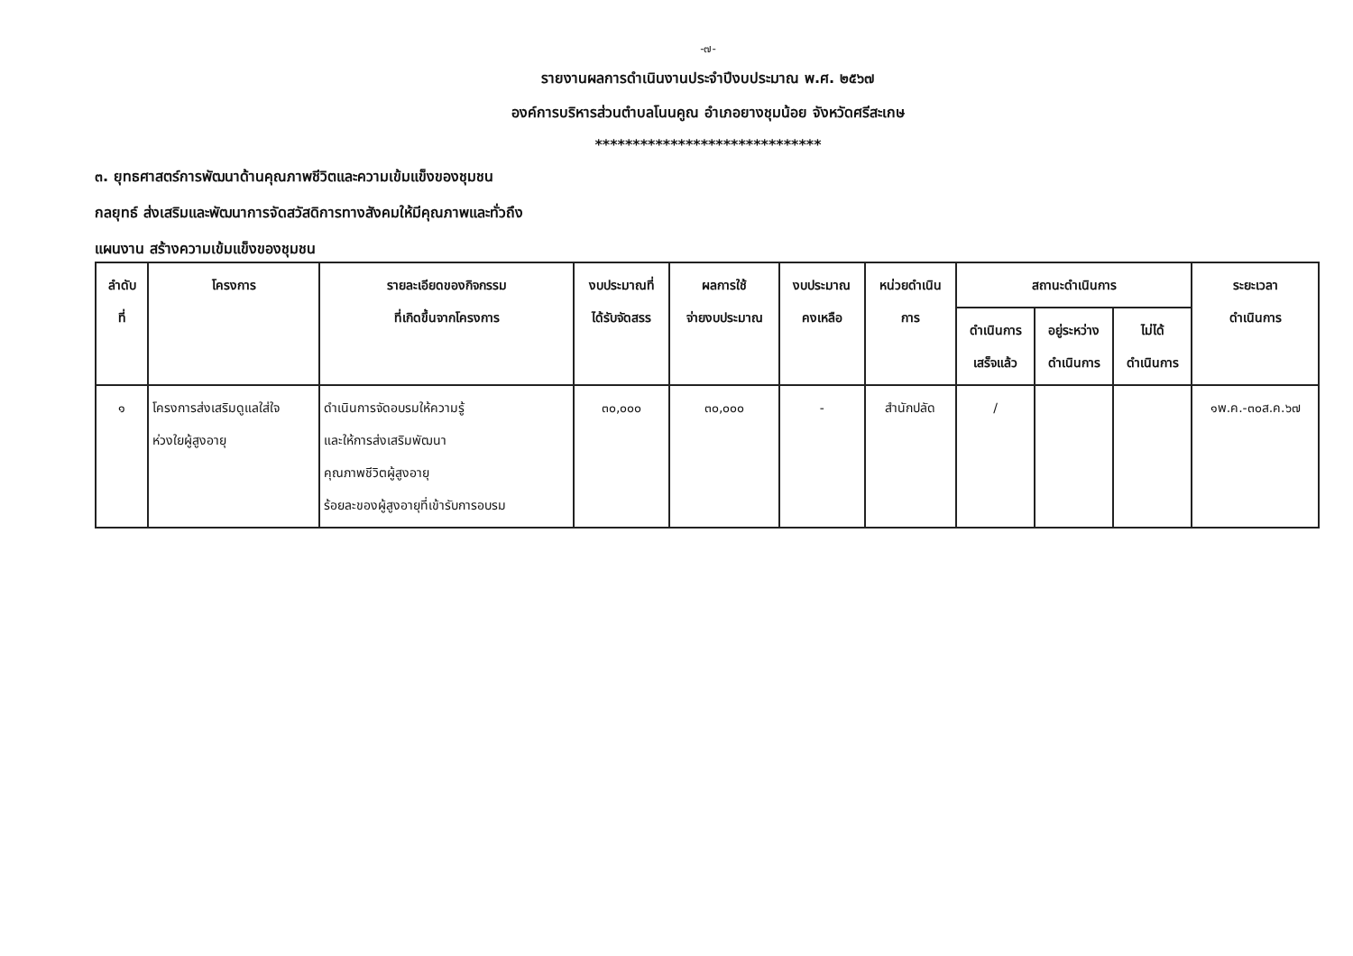-๗-
รายงานผลการดำเนินงานประจำปีงบประมาณ พ.ศ. ๒๕๖๗
องค์การบริหารส่วนตำบลโนนคูณ อำเภอยางชุมน้อย จังหวัดศรีสะเกษ
******************************
๓. ยุทธศาสตร์การพัฒนาด้านคุณภาพชีวิตและความเข้มแข็งของชุมชน
กลยุทธ์ ส่งเสริมและพัฒนาการจัดสวัสดิการทางสังคมให้มีคุณภาพและทั่วถึง
แผนงาน สร้างความเข้มแข็งของชุมชน
| ลำดับ ที่ | โครงการ | รายละเอียดของกิจกรรม ที่เกิดขึ้นจากโครงการ | งบประมาณที่ ได้รับจัดสรร | ผลการใช้ จ่ายงบประมาณ | งบประมาณ คงเหลือ | หน่วยดำเนิน การ | สถานะดำเนินการ | | | ระยะเวลา ดำเนินการ |
| --- | --- | --- | --- | --- | --- | --- | --- | --- | --- | --- |
| | | | | | | | ดำเนินการ เสร็จแล้ว | อยู่ระหว่าง ดำเนินการ | ไม่ได้ ดำเนินการ | |
| ๑ | โครงการส่งเสริมดูแลใส่ใจ ห่วงใยผู้สูงอายุ | ดำเนินการจัดอบรมให้ความรู้ และให้การส่งเสริมพัฒนา คุณภาพชีวิตผู้สูงอายุ ร้อยละของผู้สูงอายุที่เข้ารับการอบรม | ๓๐,๐๐๐ | ๓๐,๐๐๐ | - | สำนักปลัด | / | | | ๑พ.ค.-๓๐ส.ค.๖๗ |